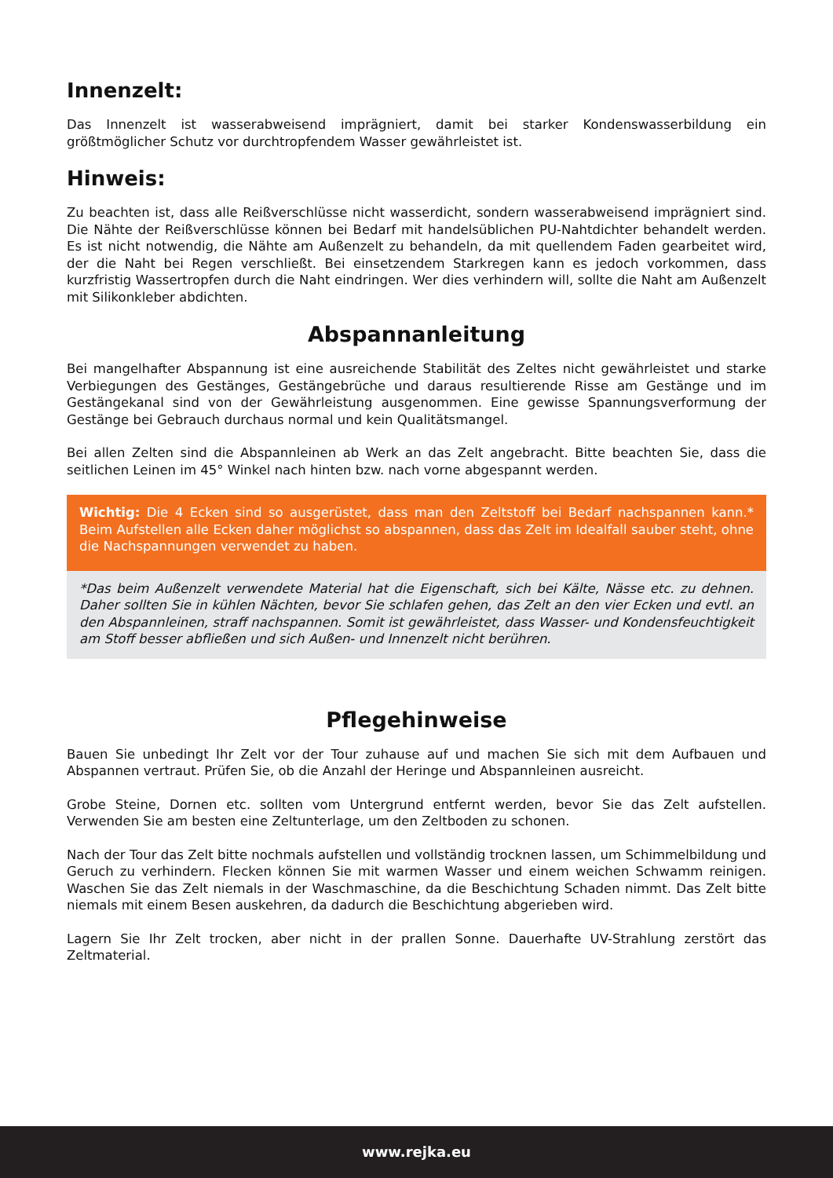Innenzelt:
Das Innenzelt ist wasserabweisend imprägniert, damit bei starker Kondenswasserbildung ein größtmöglicher Schutz vor durchtropfendem Wasser gewährleistet ist.
Hinweis:
Zu beachten ist, dass alle Reißverschlüsse nicht wasserdicht, sondern wasserabweisend imprägniert sind. Die Nähte der Reißverschlüsse können bei Bedarf mit handelsüblichen PU-Nahtdichter behandelt werden. Es ist nicht notwendig, die Nähte am Außenzelt zu behandeln, da mit quellendem Faden gearbeitet wird, der die Naht bei Regen verschließt. Bei einsetzendem Starkregen kann es jedoch vorkommen, dass kurzfristig Wassertropfen durch die Naht eindringen. Wer dies verhindern will, sollte die Naht am Außenzelt mit Silikonkleber abdichten.
Abspannanleitung
Bei mangelhafter Abspannung ist eine ausreichende Stabilität des Zeltes nicht gewährleistet und starke Verbiegungen des Gestänges, Gestängebrüche und daraus resultierende Risse am Gestänge und im Gestängekanal sind von der Gewährleistung ausgenommen. Eine gewisse Spannungsverformung der Gestänge bei Gebrauch durchaus normal und kein Qualitätsmangel.
Bei allen Zelten sind die Abspannleinen ab Werk an das Zelt angebracht. Bitte beachten Sie, dass die seitlichen Leinen im 45° Winkel nach hinten bzw. nach vorne abgespannt werden.
Wichtig: Die 4 Ecken sind so ausgerüstet, dass man den Zeltstoff bei Bedarf nachspannen kann.* Beim Aufstellen alle Ecken daher möglichst so abspannen, dass das Zelt im Idealfall sauber steht, ohne die Nachspannungen verwendet zu haben.
*Das beim Außenzelt verwendete Material hat die Eigenschaft, sich bei Kälte, Nässe etc. zu dehnen. Daher sollten Sie in kühlen Nächten, bevor Sie schlafen gehen, das Zelt an den vier Ecken und evtl. an den Abspannleinen, straff nachspannen. Somit ist gewährleistet, dass Wasser- und Kondensfeuchtigkeit am Stoff besser abfließen und sich Außen- und Innenzelt nicht berühren.
Pflegehinweise
Bauen Sie unbedingt Ihr Zelt vor der Tour zuhause auf und machen Sie sich mit dem Aufbauen und Abspannen vertraut. Prüfen Sie, ob die Anzahl der Heringe und Abspannleinen ausreicht.
Grobe Steine, Dornen etc. sollten vom Untergrund entfernt werden, bevor Sie das Zelt aufstellen. Verwenden Sie am besten eine Zeltunterlage, um den Zeltboden zu schonen.
Nach der Tour das Zelt bitte nochmals aufstellen und vollständig trocknen lassen, um Schimmelbildung und Geruch zu verhindern. Flecken können Sie mit warmen Wasser und einem weichen Schwamm reinigen. Waschen Sie das Zelt niemals in der Waschmaschine, da die Beschichtung Schaden nimmt. Das Zelt bitte niemals mit einem Besen auskehren, da dadurch die Beschichtung abgerieben wird.
Lagern Sie Ihr Zelt trocken, aber nicht in der prallen Sonne. Dauerhafte UV-Strahlung zerstört das Zeltmaterial.
www.rejka.eu